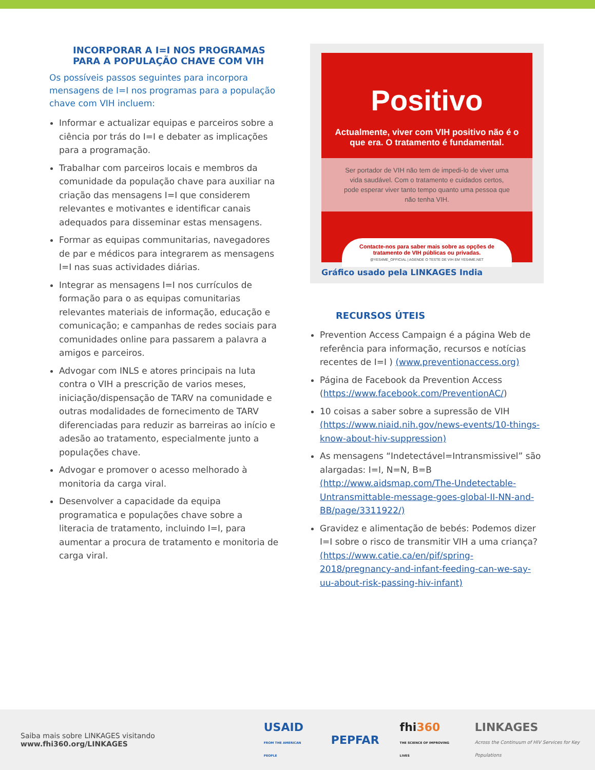INCORPORAR A I=I NOS PROGRAMAS PARA A POPULAÇÃO CHAVE COM VIH
Os possíveis passos seguintes para incorpora mensagens de I=I nos programas para a população chave com VIH incluem:
Informar e actualizar equipas e parceiros sobre a ciência por trás do I=I e debater as implicações para a programação.
Trabalhar com parceiros locais e membros da comunidade da população chave para auxiliar na criação das mensagens I=I que considerem relevantes e motivantes e identificar canais adequados para disseminar estas mensagens.
Formar as equipas communitarias, navegadores de par e médicos para integrarem as mensagens I=I nas suas actividades diárias.
Integrar as mensagens I=I nos currículos de formação para o as equipas comunitarias relevantes materiais de informação, educação e comunicação; e campanhas de redes sociais para comunidades online para passarem a palavra a amigos e parceiros.
Advogar com INLS e atores principais na luta contra o VIH a prescrição de varios meses, iniciação/dispensação de TARV na comunidade e outras modalidades de fornecimento de TARV diferenciadas para reduzir as barreiras ao início e adesão ao tratamento, especialmente junto a populações chave.
Advogar e promover o acesso melhorado à monitoria da carga viral.
Desenvolver a capacidade da equipa programatica e populações chave sobre a literacia de tratamento, incluindo I=I, para aumentar a procura de tratamento e monitoria de carga viral.
Positivo
Actualmente, viver com VIH positivo não é o que era. O tratamento é fundamental.
Ser portador de VIH não tem de impedi-lo de viver uma vida saudável. Com o tratamento e cuidados certos, pode esperar viver tanto tempo quanto uma pessoa que não tenha VIH.
Contacte-nos para saber mais sobre as opções de tratamento de VIH públicas ou privadas.
@YES4ME_OFFICIAL | AGENDE O TESTE DE VIH EM YES4ME.NET
Gráfico usado pela LINKAGES India
RECURSOS ÚTEIS
Prevention Access Campaign é a página Web de referência para informação, recursos e notícias recentes de I=I ) (www.preventionaccess.org)
Página de Facebook da Prevention Access (https://www.facebook.com/PreventionAC/)
10 coisas a saber sobre a supressão de VIH (https://www.niaid.nih.gov/news-events/10-things-know-about-hiv-suppression)
As mensagens “Indetectável=Intransmissivel” são alargadas: I=I, N=N, B=B (http://www.aidsmap.com/The-Undetectable-Untransmittable-message-goes-global-II-NN-and-BB/page/3311922/)
Gravidez e alimentação de bebés: Podemos dizer I=I sobre o risco de transmitir VIH a uma criança? (https://www.catie.ca/en/pif/spring-2018/pregnancy-and-infant-feeding-can-we-say-uu-about-risk-passing-hiv-infant)
Saiba mais sobre LINKAGES visitando www.fhi360.org/LINKAGES
USAID
FROM THE AMERICAN PEOPLE
PEPFAR
fhi360
THE SCIENCE OF IMPROVING LIVES
LINKAGES
Across the Continuum of HIV Services for Key Populations